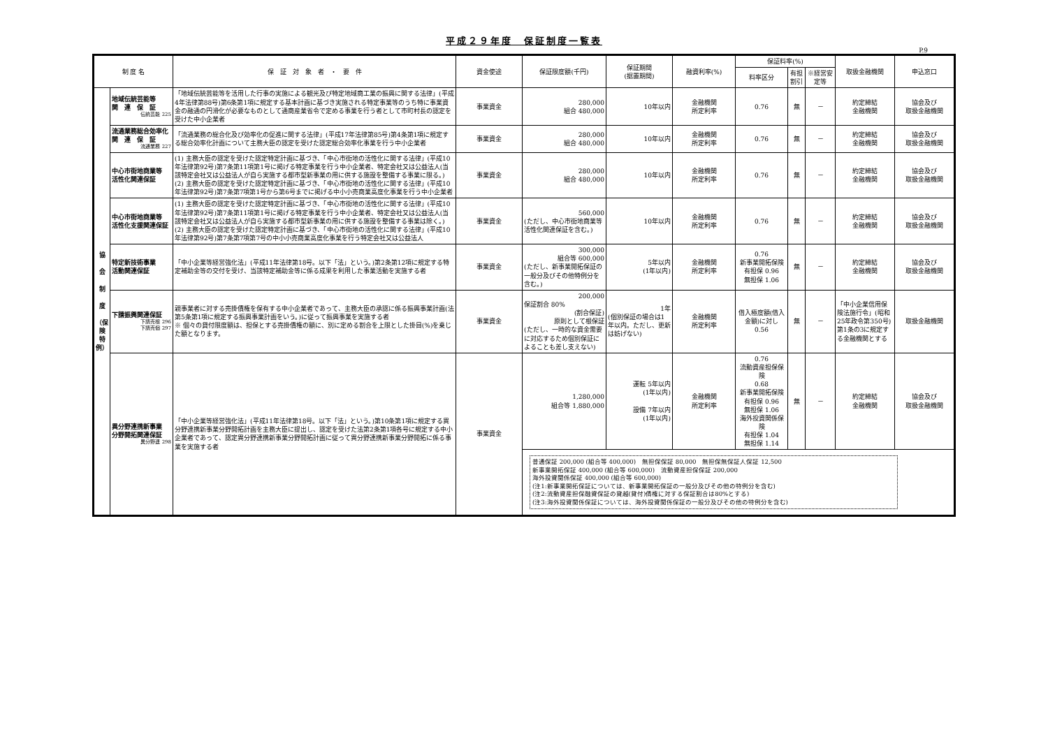平成２９年度　保証制度一覧表
P.9
| 制 度 名 | | 保 証 対 象 者 ・ 要 件 | 資金使途 | 保証限度額(千円) | 保証期間 (据置期間) | 融資利率(%) | 保証料率(%) | | | 取扱金融機関 | 申込窓口 |
| --- | --- | --- | --- | --- | --- | --- | --- | --- | --- | --- | --- |
| | | | | | | | 料率区分 | 有担割引 | ※経営安定等 | | |
| 協 会 制 度 （保 険 特 例） | 地域伝統芸能等 関 連 保 証 伝統芸能 225 | 「地域伝統芸能等を活用した行事の実施による観光及び特定地域商工業の振興に関する法律」(平成4年法律第88号)第6条第1項に規定する基本計画に基づき実施される特定事業等のうち特に事業資金の融通の円滑化が必要なものとして通商産業省令で定める事業を行う者として市町村長の認定を受けた中小企業者 | 事業資金 | 280,000 組合 480,000 | 10年以内 | 金融機関 所定利率 | 0.76 | 無 | － | 約定締結 金融機関 | 協会及び 取扱金融機関 |
| | 流通業務総合効率化 関 連 保 証 流通業務 227 | 「流通業務の総合化及び効率化の促進に関する法律」(平成17年法律第85号)第4条第1項に規定する総合効率化計画について主務大臣の認定を受けた認定総合効率化事業を行う中小企業者 | 事業資金 | 280,000 組合 480,000 | 10年以内 | 金融機関 所定利率 | 0.76 | 無 | － | 約定締結 金融機関 | 協会及び 取扱金融機関 |
| | 中心市街地商業等 活性化関連保証 | (1) 主務大臣の認定を受けた認定特定計画に基づき、「中心市街地の活性化に関する法律」(平成10年法律第92号)第7条第11項第1号に掲げる特定事業を行う中小企業者、特定会社又は公益法人(当該特定会社又は公益法人が自ら実施する都市型新事業の用に供する施設を整備する事業に限る。) (2) 主務大臣の認定を受けた認定特定計画に基づき、「中心市街地の活性化に関する法律」(平成10年法律第92号)第7条第7項第1号から第6号までに掲げる中小小売商業高度化事業を行う中小企業者 | 事業資金 | 280,000 組合 480,000 | 10年以内 | 金融機関 所定利率 | 0.76 | 無 | － | 約定締結 金融機関 | 協会及び 取扱金融機関 |
| | 中心市街地商業等 活性化支援関連保証 | (1) 主務大臣の認定を受けた認定特定計画に基づき、「中心市街地の活性化に関する法律」(平成10年法律第92号)第7条第11項第1号に掲げる特定事業を行う中小企業者、特定会社又は公益法人(当該特定会社又は公益法人が自ら実施する都市型新事業の用に供する施設を整備する事業は除く。) (2) 主務大臣の認定を受けた認定特定計画に基づき、「中心市街地の活性化に関する法律」(平成10年法律第92号)第7条第7項第7号の中小小売商業高度化事業を行う特定会社又は公益法人 | 事業資金 | 560,000 (ただし、中心市街地商業等活性化関連保証を含む。) | 10年以内 | 金融機関 所定利率 | 0.76 | 無 | － | 約定締結 金融機関 | 協会及び 取扱金融機関 |
| | 特定新技術事業 活動関連保証 | 「中小企業等経営強化法」(平成11年法律第18号。以下「法」という。)第2条第12項に規定する特定補助金等の交付を受け、当該特定補助金等に係る成果を利用した事業活動を実施する者 | 事業資金 | 300,000 組合等 600,000 (ただし、新事業開拓保証の一般分及びその他特例分を含む。) | 5年以内 (1年以内) | 金融機関 所定利率 | 0.76 新事業開拓保険 有担保 0.96 無担保 1.06 | 無 | － | 約定締結 金融機関 | 協会及び 取扱金融機関 |
| | 下請振興関連保証 下請売根 296 下請売個 297 | 親事業者に対する売掛債権を保有する中小企業者であって、主務大臣の承認に係る振興事業計画(法第5条第1項に規定する振興事業計画をいう。)に従って振興事業を実施する者 ※ 個々の貸付限度額は、担保とする売掛債権の額に、別に定める割合を上限とした掛目(%)を乗じた額となります。 | 事業資金 | 200,000 保証割合 80% (割合保証) 原則として根保証 (ただし、一時的な資金需要に対応するため個別保証によることも差し支えない) | 1年 (個別保証の場合は1年以内。ただし、更新は妨げない) | 金融機関 所定利率 | 借入極度額(借入金額)に対し 0.56 | 無 | － | 「中小企業信用保険法施行令」(昭和25年政令第350号)第1条の3に規定する金融機関とする | 取扱金融機関 |
| | 異分野連携新事業 分野開拓関連保証 異分野連 298 | 「中小企業等経営強化法」(平成11年法律第18号。以下「法」という。)第10条第1項に規定する異分野連携新事業分野開拓計画を主務大臣に提出し、認定を受けた法第2条第1項各号に規定する中小企業者であって、認定異分野連携新事業分野開拓計画に従って異分野連携新事業分野開拓に係る事業を実施する者 | 事業資金 | / 1,280,000 組合等 1,880,000 / 運転 5年以内 (1年以内) 設備 7年以内 (1年以内) / 金融機関 所定利率 / 0.76 流動資産担保保険 0.68 新事業開拓保険 有担保 0.96 無担保 1.06 海外投資関係保険 有担保 1.04 無担保 1.14 / 無 / － / 約定締結 金融機関 / 協会及び 取扱金融機関 / 普通保証 200,000 (組合等 400,000) 無担保保証 80,000 無担保無保証人保証 12,500 新事業開拓保証 400,000 (組合等 600,000) 流動資産担保保証 200,000 海外投資関係保証 400,000 (組合等 600,000) (注1:新事業開拓保証については、新事業開拓保証の一般分及びその他の特例分を含む) (注2:流動資産担保融資保証の貸越(貸付)債権に対する保証割合は80%とする) (注3:海外投資関係保証については、海外投資関係保証の一般分及びその他の特例分を含む) | | | | | | | |